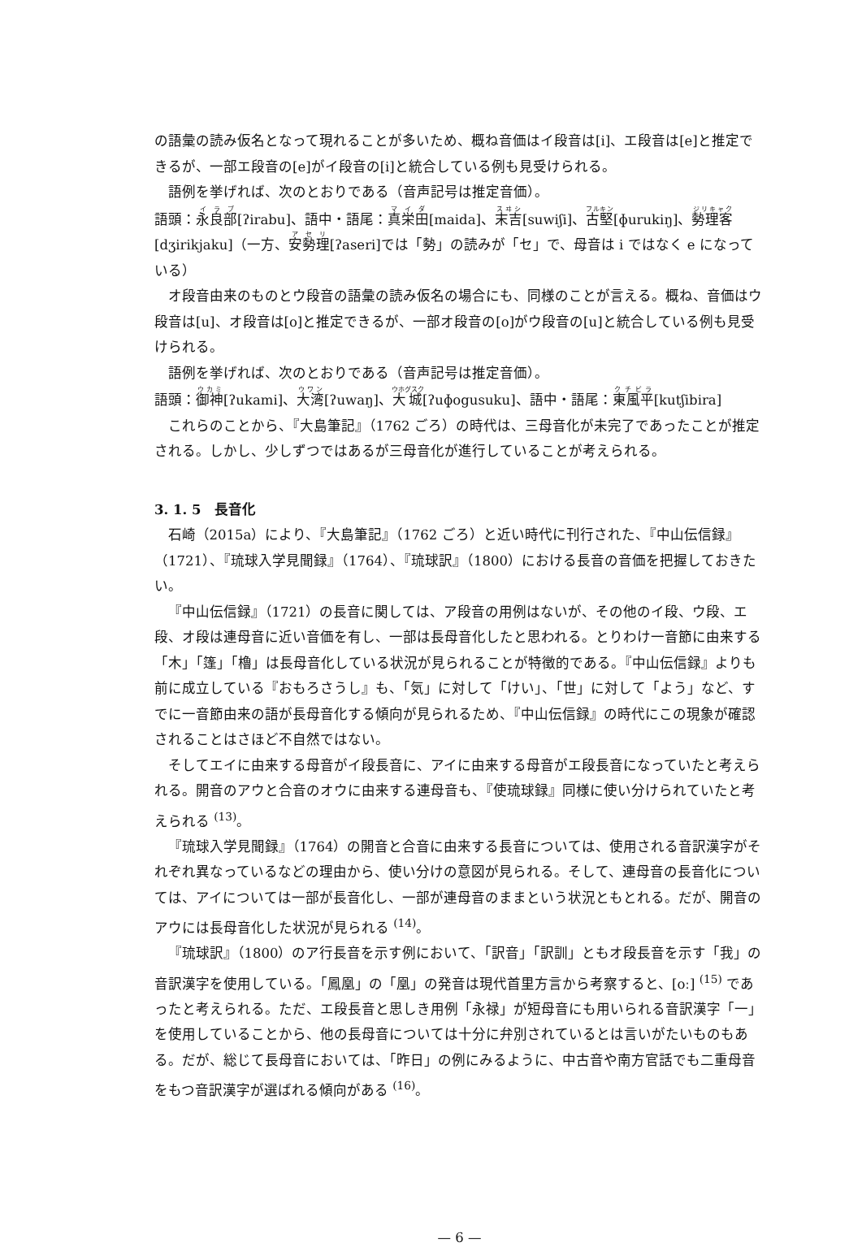の語彙の読み仮名となって現れることが多いため、概ね音価はイ段音は[i]、エ段音は[e]と推定できるが、一部エ段音の[e]がイ段音の[i]と統合している例も見受けられる。
語例を挙げれば、次のとおりである（音声記号は推定音価）。
語頭：永良部[ʔirabu]、語中・語尾：真栄田[maida]、末吉[suwiʃi]、古堅[ɸurukiŋ]、勢理客[dʒirikjaku]（一方、安勢理[ʔaseri]では「勢」の読みが「セ」で、母音は i ではなく e になっている）
オ段音由来のものとウ段音の語彙の読み仮名の場合にも、同様のことが言える。概ね、音価はウ段音は[u]、オ段音は[o]と推定できるが、一部オ段音の[o]がウ段音の[u]と統合している例も見受けられる。
語例を挙げれば、次のとおりである（音声記号は推定音価）。
語頭：御神[ʔukami]、大湾[ʔuwaŋ]、大城[ʔuɸogusuku]、語中・語尾：東風平[kutʃibira]
これらのことから、『大島筆記』（1762 ごろ）の時代は、三母音化が未完了であったことが推定される。しかし、少しずつではあるが三母音化が進行していることが考えられる。
3. 1. 5　長音化
石崎（2015a）により、『大島筆記』（1762 ごろ）と近い時代に刊行された、『中山伝信録』（1721）、『琉球入学見聞録』（1764）、『琉球訳』（1800）における長音の音価を把握しておきたい。
『中山伝信録』（1721）の長音に関しては、ア段音の用例はないが、その他のイ段、ウ段、エ段、オ段は連母音に近い音価を有し、一部は長母音化したと思われる。とりわけ一音節に由来する「木」「篷」「櫓」は長母音化している状況が見られることが特徴的である。『中山伝信録』よりも前に成立している『おもろさうし』も、「気」に対して「けい」、「世」に対して「よう」など、すでに一音節由来の語が長母音化する傾向が見られるため、『中山伝信録』の時代にこの現象が確認されることはさほど不自然ではない。
そしてエイに由来する母音がイ段長音に、アイに由来する母音がエ段長音になっていたと考えられる。開音のアウと合音のオウに由来する連母音も、『使琉球録』同様に使い分けられていたと考えられる <sup>(13)</sup>。
『琉球入学見聞録』（1764）の開音と合音に由来する長音については、使用される音訳漢字がそれぞれ異なっているなどの理由から、使い分けの意図が見られる。そして、連母音の長音化については、アイについては一部が長音化し、一部が連母音のままという状況ともとれる。だが、開音のアウには長母音化した状況が見られる <sup>(14)</sup>。
『琉球訳』（1800）のア行長音を示す例において、「訳音」「訳訓」ともオ段長音を示す「我」の音訳漢字を使用している。「鳳凰」の「凰」の発音は現代首里方言から考察すると、[oː] <sup>(15)</sup> であったと考えられる。ただ、エ段長音と思しき用例「永禄」が短母音にも用いられる音訳漢字「一」を使用していることから、他の長母音については十分に弁別されているとは言いがたいものもある。だが、総じて長母音においては、「昨日」の例にみるように、中古音や南方官話でも二重母音をもつ音訳漢字が選ばれる傾向がある <sup>(16)</sup>。
— 6 —